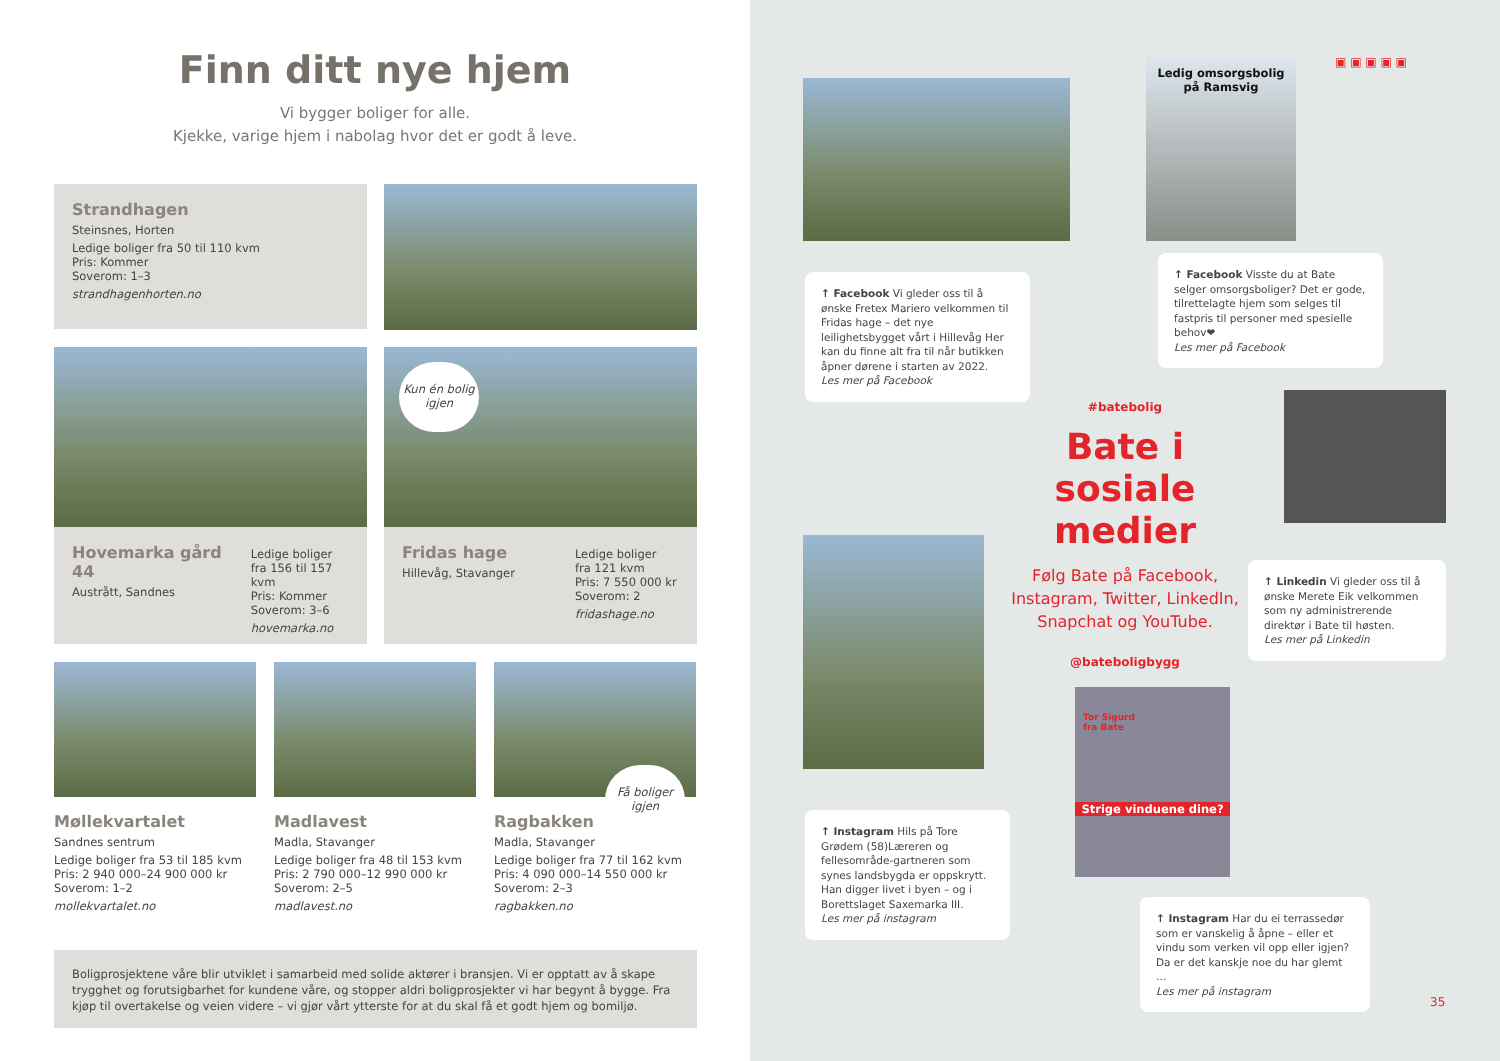Finn ditt nye hjem
Vi bygger boliger for alle.
Kjekke, varige hjem i nabolag hvor det er godt å leve.
Strandhagen
Steinsnes, Horten
Ledige boliger fra 50 til 110 kvm
Pris: Kommer
Soverom: 1–3
strandhagenhorten.no
Kun én bolig igjen
Hovemarka gård 44
Austrått, Sandnes
Ledige boliger
fra 156 til 157 kvm
Pris: Kommer
Soverom: 3–6
hovemarka.no
Fridas hage
Hillevåg, Stavanger
Ledige boliger
fra 121 kvm
Pris: 7 550 000 kr
Soverom: 2
fridashage.no
Møllekvartalet
Sandnes sentrum
Ledige boliger fra 53 til 185 kvm
Pris: 2 940 000–24 900 000 kr
Soverom: 1–2
mollekvartalet.no
Madlavest
Madla, Stavanger
Ledige boliger fra 48 til 153 kvm
Pris: 2 790 000–12 990 000 kr
Soverom: 2–5
madlavest.no
Ragbakken
Madla, Stavanger
Ledige boliger fra 77 til 162 kvm
Pris: 4 090 000–14 550 000 kr
Soverom: 2–3
ragbakken.no
Få boliger igjen
Boligprosjektene våre blir utviklet i samarbeid med solide aktører i bransjen. Vi er opptatt av å skape trygghet og forutsigbarhet for kundene våre, og stopper aldri boligprosjekter vi har begynt å bygge. Fra kjøp til overtakelse og veien videre – vi gjør vårt ytterste for at du skal få et godt hjem og bomiljø.
▣ ▣ ▣ ▣ ▣
Ledig omsorgsbolig
på Ramsvig
↑ Facebook Vi gleder oss til å ønske Fretex Mariero velkommen til Fridas hage – det nye leilighetsbygget vårt i Hillevåg Her kan du finne alt fra til når butikken åpner dørene i starten av 2022.
Les mer på Facebook
↑ Facebook Visste du at Bate selger omsorgsboliger? Det er gode, tilrettelagte hjem som selges til fastpris til personer med spesielle behov❤
Les mer på Facebook
#batebolig
Bate i sosiale medier
Følg Bate på Facebook, Instagram, Twitter, LinkedIn, Snapchat og YouTube.
@bateboligbygg
↑ Linkedin Vi gleder oss til å ønske Merete Eik velkommen som ny administrerende direktør i Bate til høsten.
Les mer på Linkedin
Tor Sigurd
fra Bate
Strige vinduene dine?
↑ Instagram Hils på Tore Grødem (58)Læreren og fellesområde-gartneren som synes landsbygda er oppskrytt. Han digger livet i byen – og i Borettslaget Saxemarka III.
Les mer på instagram
↑ Instagram Har du ei terrassedør som er vanskelig å åpne – eller et vindu som verken vil opp eller igjen? Da er det kanskje noe du har glemt …
Les mer på instagram
35